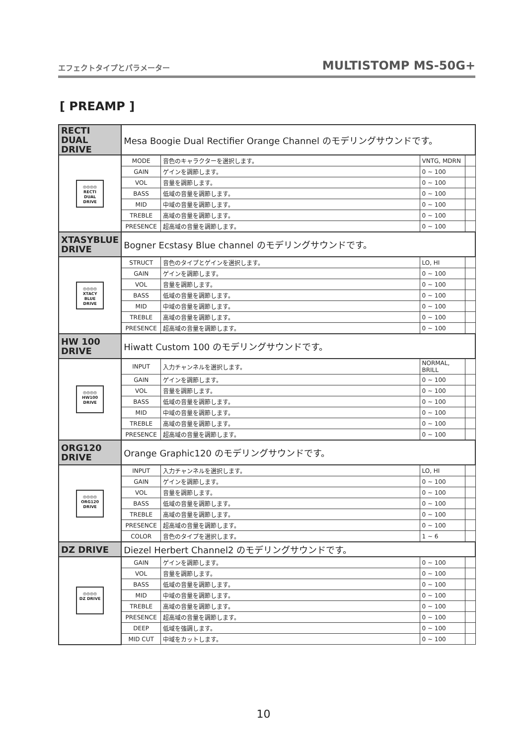エフェクトタイプとパラメーター MULTISTOMP MS-50G+
[ PREAMP ]
| RECTI DUAL DRIVE | Mesa Boogie Dual Rectifier Orange Channel のモデリングサウンドです。 | | | |
| ◎◎◎◎ RECTI DUAL DRIVE | MODE | 音色のキャラクターを選択します。 | VNTG, MDRN | |
| | GAIN | ゲインを調節します。 | 0 ~ 100 | |
| | VOL | 音量を調節します。 | 0 ~ 100 | |
| | BASS | 低域の音量を調節します。 | 0 ~ 100 | |
| | MID | 中域の音量を調節します。 | 0 ~ 100 | |
| | TREBLE | 高域の音量を調節します。 | 0 ~ 100 | |
| | PRESENCE | 超高域の音量を調節します。 | 0 ~ 100 | |
| XTASYBLUE DRIVE | Bogner Ecstasy Blue channel のモデリングサウンドです。 | | | |
| ◎◎◎◎ XTACY BLUE DRIVE | STRUCT | 音色のタイプとゲインを選択します。 | LO, HI | |
| | GAIN | ゲインを調節します。 | 0 ~ 100 | |
| | VOL | 音量を調節します。 | 0 ~ 100 | |
| | BASS | 低域の音量を調節します。 | 0 ~ 100 | |
| | MID | 中域の音量を調節します。 | 0 ~ 100 | |
| | TREBLE | 高域の音量を調節します。 | 0 ~ 100 | |
| | PRESENCE | 超高域の音量を調節します。 | 0 ~ 100 | |
| HW 100 DRIVE | Hiwatt Custom 100 のモデリングサウンドです。 | | | |
| ◎◎◎◎ HW100 DRIVE | INPUT | 入力チャンネルを選択します。 | NORMAL, BRILL | |
| | GAIN | ゲインを調節します。 | 0 ~ 100 | |
| | VOL | 音量を調節します。 | 0 ~ 100 | |
| | BASS | 低域の音量を調節します。 | 0 ~ 100 | |
| | MID | 中域の音量を調節します。 | 0 ~ 100 | |
| | TREBLE | 高域の音量を調節します。 | 0 ~ 100 | |
| | PRESENCE | 超高域の音量を調節します。 | 0 ~ 100 | |
| ORG120 DRIVE | Orange Graphic120 のモデリングサウンドです。 | | | |
| ◎◎◎◎ ORG120 DRIVE | INPUT | 入力チャンネルを選択します。 | LO, HI | |
| | GAIN | ゲインを調節します。 | 0 ~ 100 | |
| | VOL | 音量を調節します。 | 0 ~ 100 | |
| | BASS | 低域の音量を調節します。 | 0 ~ 100 | |
| | TREBLE | 高域の音量を調節します。 | 0 ~ 100 | |
| | PRESENCE | 超高域の音量を調節します。 | 0 ~ 100 | |
| | COLOR | 音色のタイプを選択します。 | 1 ~ 6 | |
| DZ DRIVE | Diezel Herbert Channel2 のモデリングサウンドです。 | | | |
| ◎◎◎◎ DZ DRIVE | GAIN | ゲインを調節します。 | 0 ~ 100 | |
| | VOL | 音量を調節します。 | 0 ~ 100 | |
| | BASS | 低域の音量を調節します。 | 0 ~ 100 | |
| | MID | 中域の音量を調節します。 | 0 ~ 100 | |
| | TREBLE | 高域の音量を調節します。 | 0 ~ 100 | |
| | PRESENCE | 超高域の音量を調節します。 | 0 ~ 100 | |
| | DEEP | 低域を強調します。 | 0 ~ 100 | |
| | MID CUT | 中域をカットします。 | 0 ~ 100 | |
10